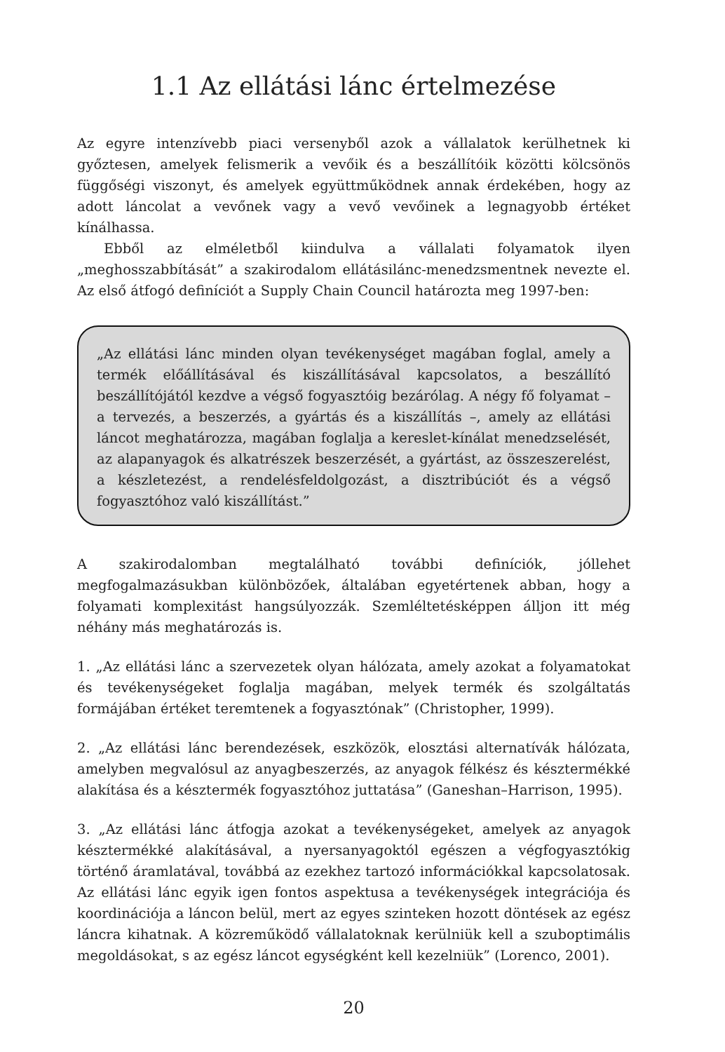1.1 Az ellátási lánc értelmezése
Az egyre intenzívebb piaci versenyből azok a vállalatok kerülhetnek ki győztesen, amelyek felismerik a vevőik és a beszállítóik közötti kölcsönös függőségi viszonyt, és amelyek együttműködnek annak érdekében, hogy az adott láncolat a vevőnek vagy a vevő vevőinek a legnagyobb értéket kínálhassa.
Ebből az elméletből kiindulva a vállalati folyamatok ilyen „meghosszabbítását” a szakirodalom ellátásilánc-menedzsmentnek nevezte el. Az első átfogó definíciót a Supply Chain Council határozta meg 1997-ben:
„Az ellátási lánc minden olyan tevékenységet magában foglal, amely a termék előállításával és kiszállításával kapcsolatos, a beszállító beszállítójától kezdve a végső fogyasztóig bezárólag. A négy fő folyamat – a tervezés, a beszerzés, a gyártás és a kiszállítás –, amely az ellátási láncot meghatározza, magában foglalja a kereslet-kínálat menedzselését, az alapanyagok és alkatrészek beszerzését, a gyártást, az összeszerelést, a készletezést, a rendelésfeldolgozást, a disztribúciót és a végső fogyasztóhoz való kiszállítást.”
A szakirodalomban megtalálható további definíciók, jóllehet megfogalmazásukban különbözőek, általában egyetértenek abban, hogy a folyamati komplexitást hangsúlyozzák. Szemléltetésképpen álljon itt még néhány más meghatározás is.
1. „Az ellátási lánc a szervezetek olyan hálózata, amely azokat a folyamatokat és tevékenységeket foglalja magában, melyek termék és szolgáltatás formájában értéket teremtenek a fogyasztónak” (Christopher, 1999).
2. „Az ellátási lánc berendezések, eszközök, elosztási alternatívák hálózata, amelyben megvalósul az anyagbeszerzés, az anyagok félkész és késztermékké alakítása és a késztermék fogyasztóhoz juttatása” (Ganeshan–Harrison, 1995).
3. „Az ellátási lánc átfogja azokat a tevékenységeket, amelyek az anyagok késztermékké alakításával, a nyersanyagoktól egészen a végfogyasztókig történő áramlatával, továbbá az ezekhez tartozó információkkal kapcsolatosak. Az ellátási lánc egyik igen fontos aspektusa a tevékenységek integrációja és koordinációja a láncon belül, mert az egyes szinteken hozott döntések az egész láncra kihatnak. A közreműködő vállalatoknak kerülniük kell a szuboptimális megoldásokat, s az egész láncot egységként kell kezelniük” (Lorenco, 2001).
20